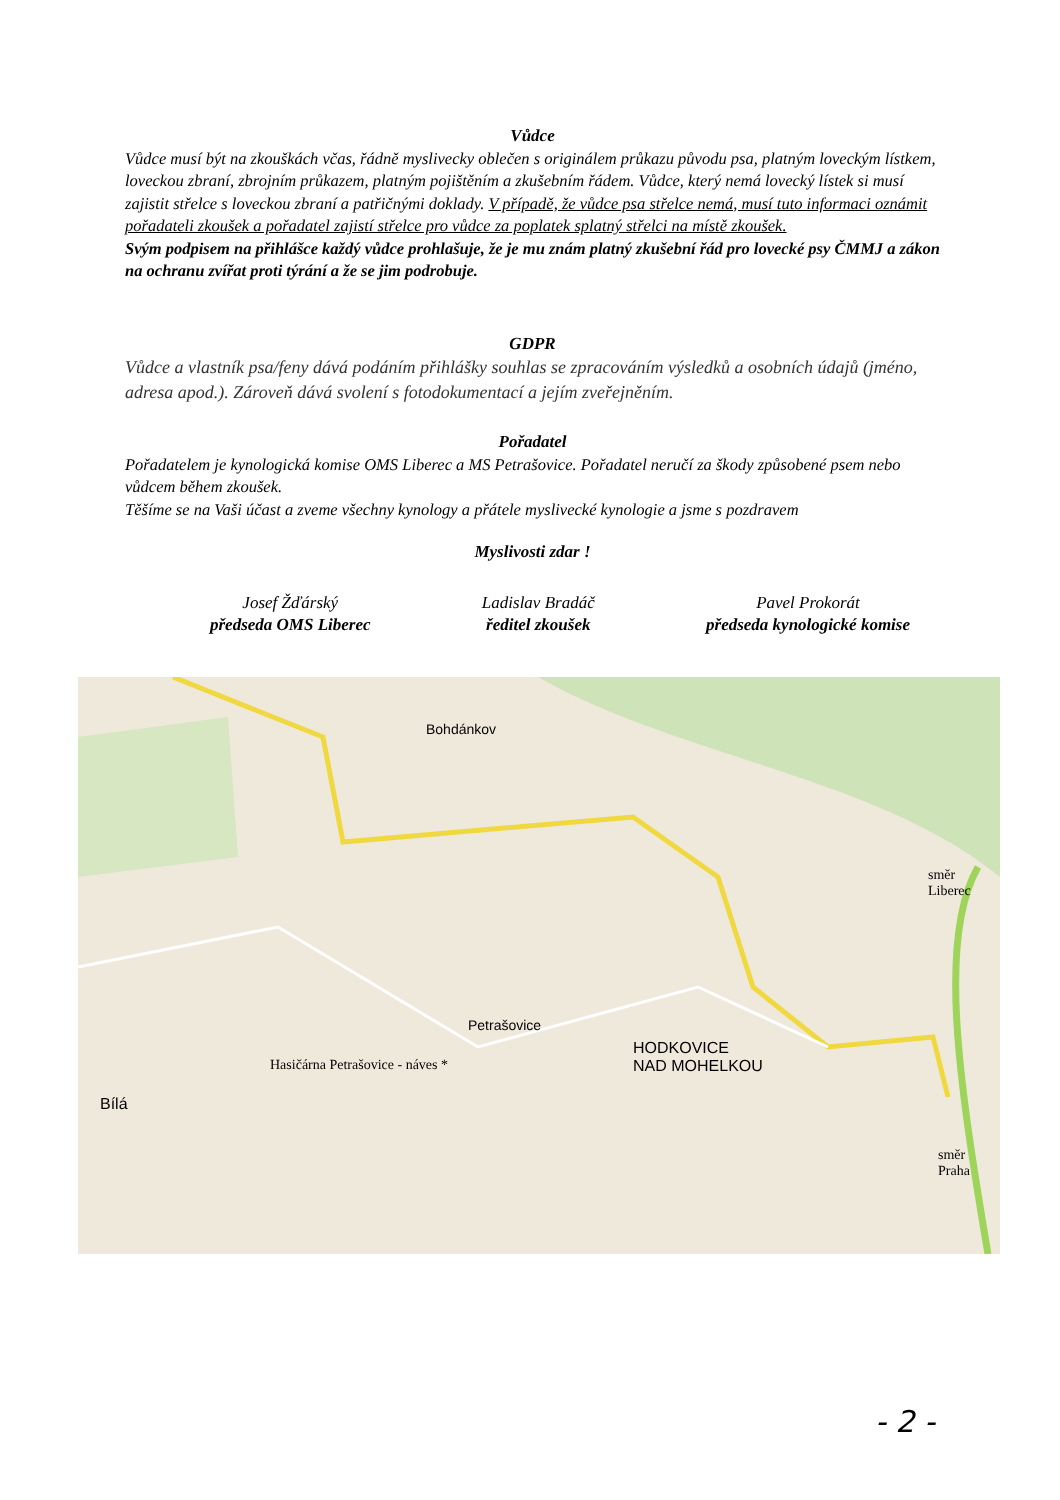Vůdce
Vůdce musí být na zkouškách včas, řádně myslivecky oblečen s originálem průkazu původu psa, platným loveckým lístkem, loveckou zbraní, zbrojním průkazem, platným pojištěním a zkušebním řádem. Vůdce, který nemá lovecký lístek si musí zajistit střelce s loveckou zbraní a patřičnými doklady. V případě, že vůdce psa střelce nemá, musí tuto informaci oznámit pořadateli zkoušek a pořadatel zajistí střelce pro vůdce za poplatek splatný střelci na místě zkoušek.
Svým podpisem na přihlášce každý vůdce prohlašuje, že je mu znám platný zkušební řád pro lovecké psy ČMMJ a zákon na ochranu zvířat proti týrání a že se jim podrobuje.
GDPR
Vůdce a vlastník psa/feny dává podáním přihlášky souhlas se zpracováním výsledků a osobních údajů (jméno, adresa apod.). Zároveň dává svolení s fotodokumentací a jejím zveřejněním.
Pořadatel
Pořadatelem je kynologická komise OMS Liberec a MS Petrašovice. Pořadatel neručí za škody způsobené psem nebo vůdcem během zkoušek.
Těšíme se na Vaši účast a zveme všechny kynology a přátele myslivecké kynologie a jsme s pozdravem
Myslivosti zdar !
Josef Žďárský
předseda OMS Liberec
Ladislav Bradáč
ředitel zkoušek
Pavel Prokorát
předseda kynologické komise
Bohdánkov
Petrašovice
Hasičárna Petrašovice - náves *
Bílá
HODKOVICE
NAD MOHELKOU
směr Liberec
směr Praha
- 2 -